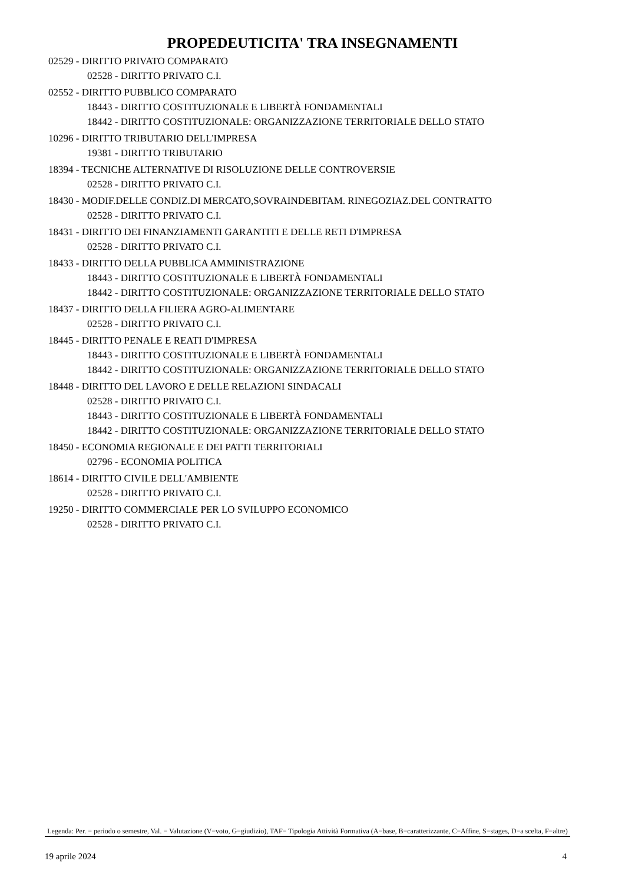PROPEDEUTICITA' TRA INSEGNAMENTI
02529 - DIRITTO PRIVATO COMPARATO
02528 - DIRITTO PRIVATO C.I.
02552 - DIRITTO PUBBLICO COMPARATO
18443 - DIRITTO COSTITUZIONALE E LIBERTÀ FONDAMENTALI
18442 - DIRITTO COSTITUZIONALE: ORGANIZZAZIONE TERRITORIALE DELLO STATO
10296 - DIRITTO TRIBUTARIO DELL'IMPRESA
19381 - DIRITTO TRIBUTARIO
18394 - TECNICHE ALTERNATIVE DI RISOLUZIONE DELLE CONTROVERSIE
02528 - DIRITTO PRIVATO C.I.
18430 - MODIF.DELLE CONDIZ.DI MERCATO,SOVRAINDEBITAM. RINEGOZIAZ.DEL CONTRATTO
02528 - DIRITTO PRIVATO C.I.
18431 - DIRITTO DEI FINANZIAMENTI GARANTITI E DELLE RETI D'IMPRESA
02528 - DIRITTO PRIVATO C.I.
18433 - DIRITTO DELLA PUBBLICA AMMINISTRAZIONE
18443 - DIRITTO COSTITUZIONALE E LIBERTÀ FONDAMENTALI
18442 - DIRITTO COSTITUZIONALE: ORGANIZZAZIONE TERRITORIALE DELLO STATO
18437 - DIRITTO DELLA FILIERA AGRO-ALIMENTARE
02528 - DIRITTO PRIVATO C.I.
18445 - DIRITTO PENALE E REATI D'IMPRESA
18443 - DIRITTO COSTITUZIONALE E LIBERTÀ FONDAMENTALI
18442 - DIRITTO COSTITUZIONALE: ORGANIZZAZIONE TERRITORIALE DELLO STATO
18448 - DIRITTO DEL LAVORO E DELLE RELAZIONI SINDACALI
02528 - DIRITTO PRIVATO C.I.
18443 - DIRITTO COSTITUZIONALE E LIBERTÀ FONDAMENTALI
18442 - DIRITTO COSTITUZIONALE: ORGANIZZAZIONE TERRITORIALE DELLO STATO
18450 - ECONOMIA REGIONALE E DEI PATTI TERRITORIALI
02796 - ECONOMIA POLITICA
18614 - DIRITTO CIVILE DELL'AMBIENTE
02528 - DIRITTO PRIVATO C.I.
19250 - DIRITTO COMMERCIALE PER LO SVILUPPO ECONOMICO
02528 - DIRITTO PRIVATO C.I.
Legenda: Per. = periodo o semestre, Val. = Valutazione (V=voto, G=giudizio), TAF= Tipologia Attività Formativa (A=base, B=caratterizzante, C=Affine, S=stages, D=a scelta, F=altre)
19 aprile 2024 4